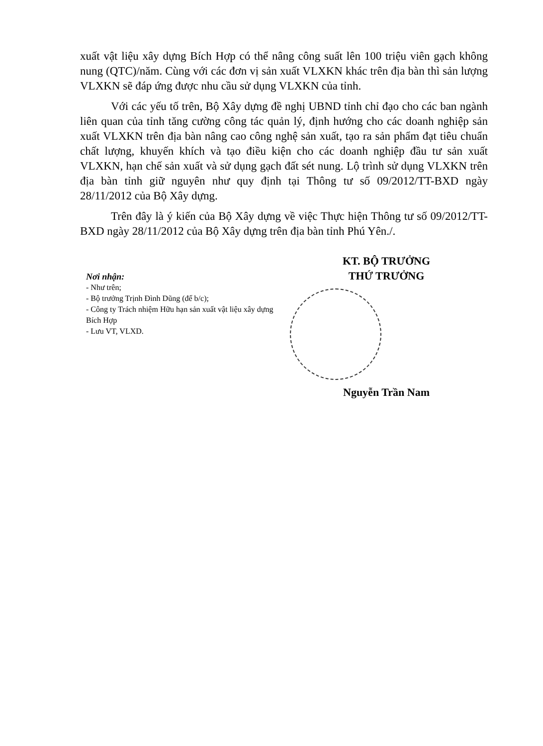xuất vật liệu xây dựng Bích Hợp có thể nâng công suất lên 100 triệu viên gạch không nung (QTC)/năm. Cùng với các đơn vị sản xuất VLXKN khác trên địa bàn thì sản lượng VLXKN sẽ đáp ứng được nhu cầu sử dụng VLXKN của tỉnh.
Với các yếu tố trên, Bộ Xây dựng đề nghị UBND tỉnh chỉ đạo cho các ban ngành liên quan của tỉnh tăng cường công tác quản lý, định hướng cho các doanh nghiệp sản xuất VLXKN trên địa bàn nâng cao công nghệ sản xuất, tạo ra sản phẩm đạt tiêu chuẩn chất lượng, khuyến khích và tạo điều kiện cho các doanh nghiệp đầu tư sản xuất VLXKN, hạn chế sản xuất và sử dụng gạch đất sét nung. Lộ trình sử dụng VLXKN trên địa bàn tỉnh giữ nguyên như quy định tại Thông tư số 09/2012/TT-BXD ngày 28/11/2012 của Bộ Xây dựng.
Trên đây là ý kiến của Bộ Xây dựng về việc Thực hiện Thông tư số 09/2012/TT-BXD ngày 28/11/2012 của Bộ Xây dựng trên địa bàn tỉnh Phú Yên./.
Nơi nhận:
- Như trên;
- Bộ trưởng Trịnh Đình Dũng (để b/c);
- Công ty Trách nhiệm Hữu hạn sản xuất vật liệu xây dựng Bích Hợp
- Lưu VT, VLXD.
KT. BỘ TRƯỞNG
THỨ TRƯỞNG
Nguyễn Trần Nam